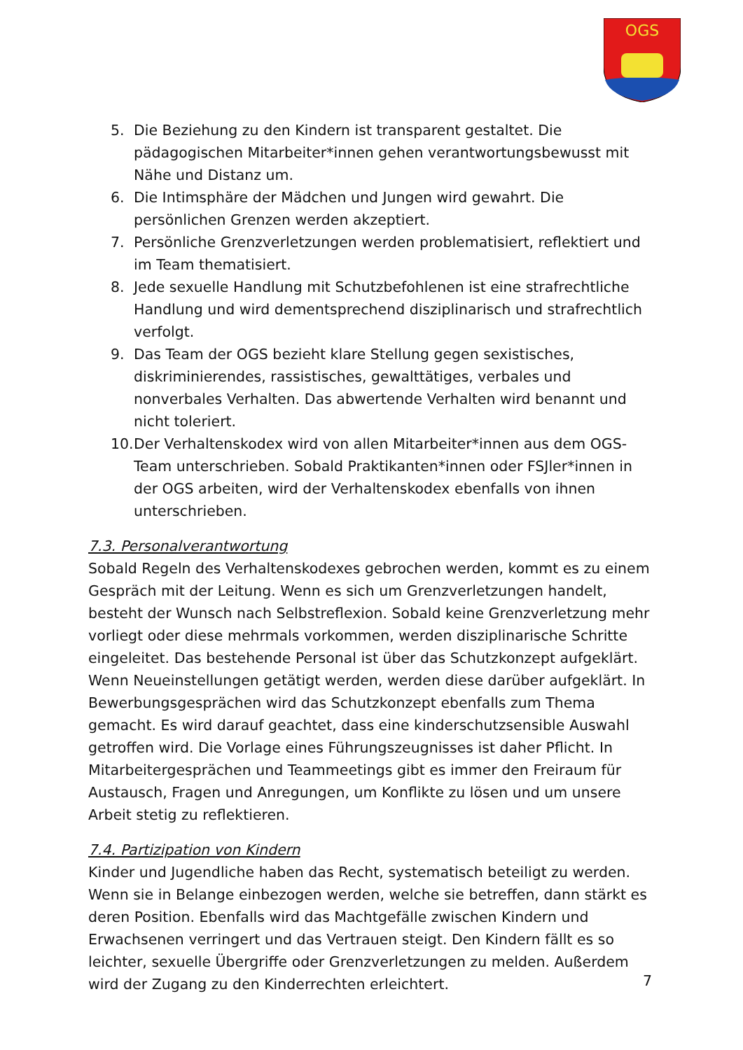OGS
5. Die Beziehung zu den Kindern ist transparent gestaltet. Die pädagogischen Mitarbeiter*innen gehen verantwortungsbewusst mit Nähe und Distanz um.
6. Die Intimsphäre der Mädchen und Jungen wird gewahrt. Die persönlichen Grenzen werden akzeptiert.
7. Persönliche Grenzverletzungen werden problematisiert, reflektiert und im Team thematisiert.
8. Jede sexuelle Handlung mit Schutzbefohlenen ist eine strafrechtliche Handlung und wird dementsprechend disziplinarisch und strafrechtlich verfolgt.
9. Das Team der OGS bezieht klare Stellung gegen sexistisches, diskriminierendes, rassistisches, gewalttätiges, verbales und nonverbales Verhalten. Das abwertende Verhalten wird benannt und nicht toleriert.
10. Der Verhaltenskodex wird von allen Mitarbeiter*innen aus dem OGS-Team unterschrieben. Sobald Praktikanten*innen oder FSJler*innen in der OGS arbeiten, wird der Verhaltenskodex ebenfalls von ihnen unterschrieben.
7.3. Personalverantwortung
Sobald Regeln des Verhaltenskodexes gebrochen werden, kommt es zu einem Gespräch mit der Leitung. Wenn es sich um Grenzverletzungen handelt, besteht der Wunsch nach Selbstreflexion. Sobald keine Grenzverletzung mehr vorliegt oder diese mehrmals vorkommen, werden disziplinarische Schritte eingeleitet. Das bestehende Personal ist über das Schutzkonzept aufgeklärt. Wenn Neueinstellungen getätigt werden, werden diese darüber aufgeklärt. In Bewerbungsgesprächen wird das Schutzkonzept ebenfalls zum Thema gemacht. Es wird darauf geachtet, dass eine kinderschutzsensible Auswahl getroffen wird. Die Vorlage eines Führungszeugnisses ist daher Pflicht. In Mitarbeitergesprächen und Teammeetings gibt es immer den Freiraum für Austausch, Fragen und Anregungen, um Konflikte zu lösen und um unsere Arbeit stetig zu reflektieren.
7.4. Partizipation von Kindern
Kinder und Jugendliche haben das Recht, systematisch beteiligt zu werden. Wenn sie in Belange einbezogen werden, welche sie betreffen, dann stärkt es deren Position. Ebenfalls wird das Machtgefälle zwischen Kindern und Erwachsenen verringert und das Vertrauen steigt. Den Kindern fällt es so leichter, sexuelle Übergriffe oder Grenzverletzungen zu melden. Außerdem wird der Zugang zu den Kinderrechten erleichtert.
7